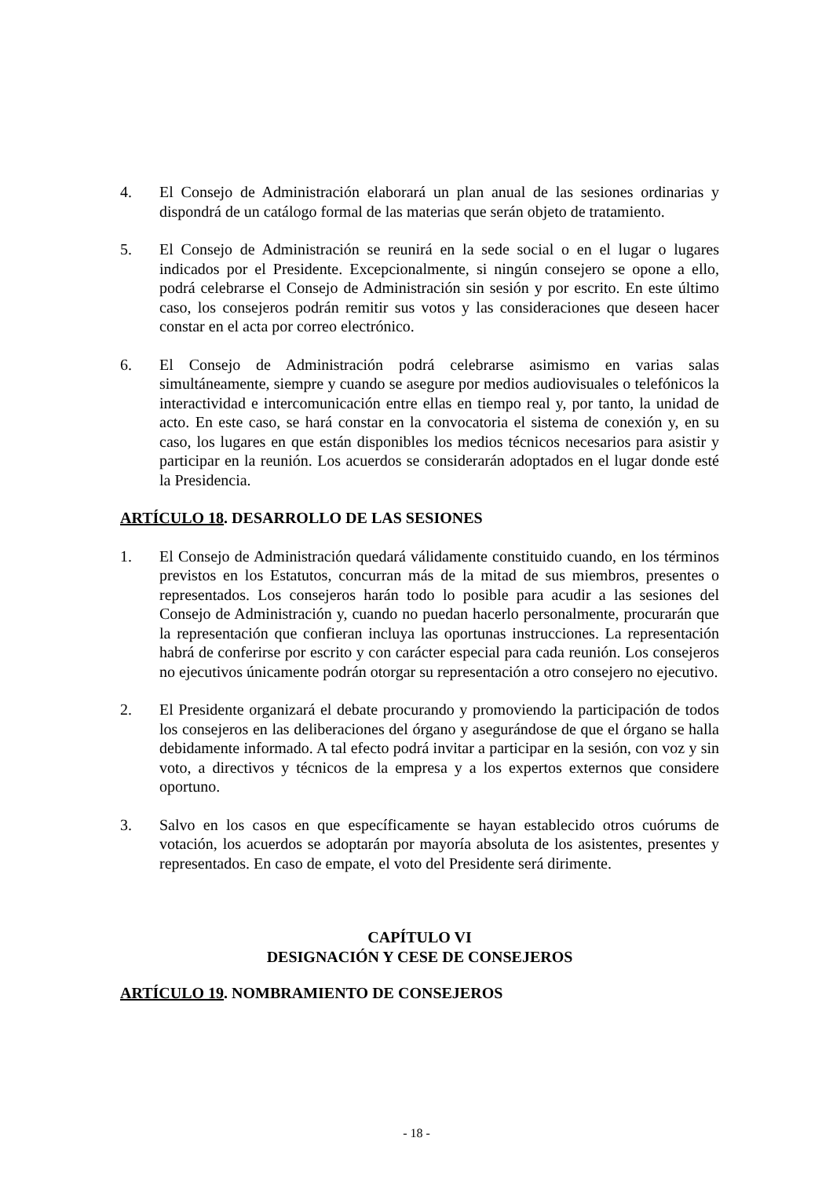4. El Consejo de Administración elaborará un plan anual de las sesiones ordinarias y dispondrá de un catálogo formal de las materias que serán objeto de tratamiento.
5. El Consejo de Administración se reunirá en la sede social o en el lugar o lugares indicados por el Presidente. Excepcionalmente, si ningún consejero se opone a ello, podrá celebrarse el Consejo de Administración sin sesión y por escrito. En este último caso, los consejeros podrán remitir sus votos y las consideraciones que deseen hacer constar en el acta por correo electrónico.
6. El Consejo de Administración podrá celebrarse asimismo en varias salas simultáneamente, siempre y cuando se asegure por medios audiovisuales o telefónicos la interactividad e intercomunicación entre ellas en tiempo real y, por tanto, la unidad de acto. En este caso, se hará constar en la convocatoria el sistema de conexión y, en su caso, los lugares en que están disponibles los medios técnicos necesarios para asistir y participar en la reunión. Los acuerdos se considerarán adoptados en el lugar donde esté la Presidencia.
ARTÍCULO 18. DESARROLLO DE LAS SESIONES
1. El Consejo de Administración quedará válidamente constituido cuando, en los términos previstos en los Estatutos, concurran más de la mitad de sus miembros, presentes o representados. Los consejeros harán todo lo posible para acudir a las sesiones del Consejo de Administración y, cuando no puedan hacerlo personalmente, procurarán que la representación que confieran incluya las oportunas instrucciones. La representación habrá de conferirse por escrito y con carácter especial para cada reunión. Los consejeros no ejecutivos únicamente podrán otorgar su representación a otro consejero no ejecutivo.
2. El Presidente organizará el debate procurando y promoviendo la participación de todos los consejeros en las deliberaciones del órgano y asegurándose de que el órgano se halla debidamente informado. A tal efecto podrá invitar a participar en la sesión, con voz y sin voto, a directivos y técnicos de la empresa y a los expertos externos que considere oportuno.
3. Salvo en los casos en que específicamente se hayan establecido otros cuórums de votación, los acuerdos se adoptarán por mayoría absoluta de los asistentes, presentes y representados. En caso de empate, el voto del Presidente será dirimente.
CAPÍTULO VI
DESIGNACIÓN Y CESE DE CONSEJEROS
ARTÍCULO 19. NOMBRAMIENTO DE CONSEJEROS
- 18 -